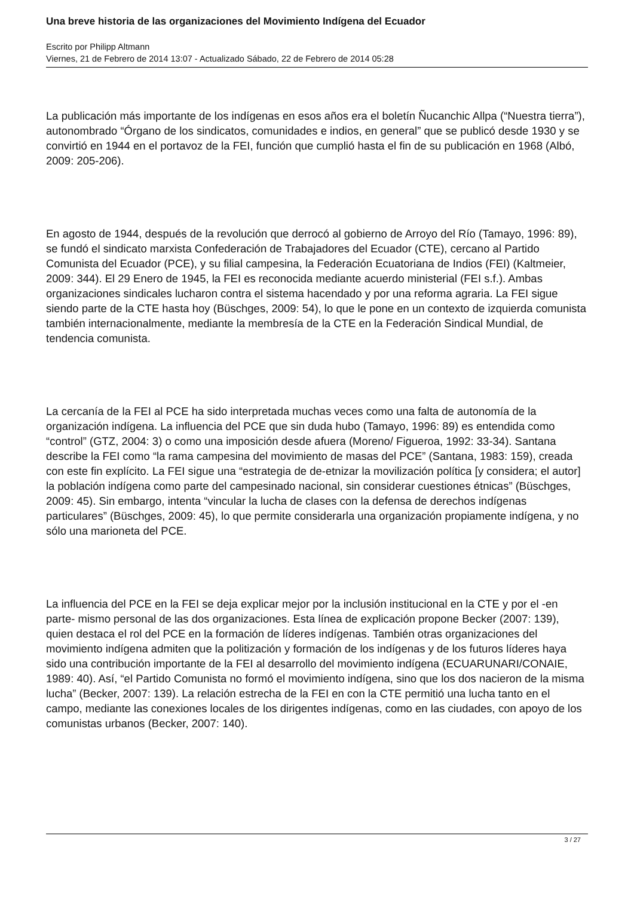Una breve historia de las organizaciones del Movimiento Indígena del Ecuador
Escrito por Philipp Altmann
Viernes, 21 de Febrero de 2014 13:07 - Actualizado Sábado, 22 de Febrero de 2014 05:28
La publicación más importante de los indígenas en esos años era el boletín Ñucanchic Allpa (“Nuestra tierra”), autonombrado “Órgano de los sindicatos, comunidades e indios, en general” que se publicó desde 1930 y se convirtió en 1944 en el portavoz de la FEI, función que cumplió hasta el fin de su publicación en 1968 (Albó, 2009: 205-206).
En agosto de 1944, después de la revolución que derrocó al gobierno de Arroyo del Río (Tamayo, 1996: 89), se fundó el sindicato marxista Confederación de Trabajadores del Ecuador (CTE), cercano al Partido Comunista del Ecuador (PCE), y su filial campesina, la Federación Ecuatoriana de Indios (FEI) (Kaltmeier, 2009: 344). El 29 Enero de 1945, la FEI es reconocida mediante acuerdo ministerial (FEI s.f.). Ambas organizaciones sindicales lucharon contra el sistema hacendado y por una reforma agraria. La FEI sigue siendo parte de la CTE hasta hoy (Büschges, 2009: 54), lo que le pone en un contexto de izquierda comunista también internacionalmente, mediante la membresía de la CTE en la Federación Sindical Mundial, de tendencia comunista.
La cercanía de la FEI al PCE ha sido interpretada muchas veces como una falta de autonomía de la organización indígena. La influencia del PCE que sin duda hubo (Tamayo, 1996: 89) es entendida como “control” (GTZ, 2004: 3) o como una imposición desde afuera (Moreno/ Figueroa, 1992: 33-34). Santana describe la FEI como “la rama campesina del movimiento de masas del PCE” (Santana, 1983: 159), creada con este fin explícito. La FEI sigue una “estrategia de de-etnizar la movilización política [y considera; el autor] la población indígena como parte del campesinado nacional, sin considerar cuestiones étnicas” (Büschges, 2009: 45). Sin embargo, intenta “vincular la lucha de clases con la defensa de derechos indígenas particulares” (Büschges, 2009: 45), lo que permite considerarla una organización propiamente indígena, y no sólo una marioneta del PCE.
La influencia del PCE en la FEI se deja explicar mejor por la inclusión institucional en la CTE y por el -en parte- mismo personal de las dos organizaciones. Esta línea de explicación propone Becker (2007: 139), quien destaca el rol del PCE en la formación de líderes indígenas. También otras organizaciones del movimiento indígena admiten que la politización y formación de los indígenas y de los futuros líderes haya sido una contribución importante de la FEI al desarrollo del movimiento indígena (ECUARUNARI/CONAIE, 1989: 40). Así, “el Partido Comunista no formó el movimiento indígena, sino que los dos nacieron de la misma lucha” (Becker, 2007: 139). La relación estrecha de la FEI en con la CTE permitió una lucha tanto en el campo, mediante las conexiones locales de los dirigentes indígenas, como en las ciudades, con apoyo de los comunistas urbanos (Becker, 2007: 140).
3 / 27